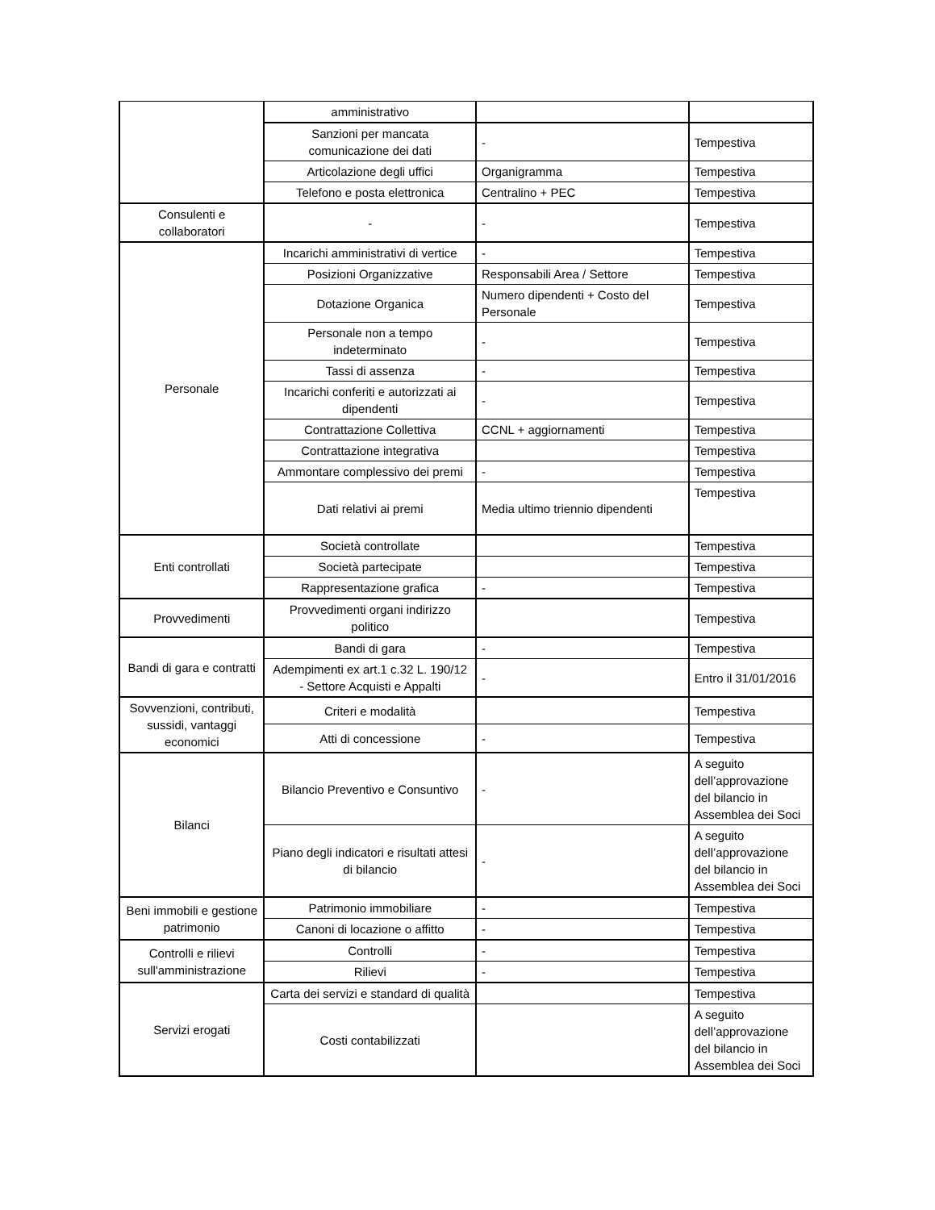| | amministrativo | | |
| | Sanzioni per mancata comunicazione dei dati | - | Tempestiva |
| | Articolazione degli uffici | Organigramma | Tempestiva |
| | Telefono e posta elettronica | Centralino + PEC | Tempestiva |
| Consulenti e collaboratori | - | - | Tempestiva |
| Personale | Incarichi amministrativi di vertice | - | Tempestiva |
| | Posizioni Organizzative | Responsabili Area / Settore | Tempestiva |
| | Dotazione Organica | Numero dipendenti + Costo del Personale | Tempestiva |
| | Personale non a tempo indeterminato | - | Tempestiva |
| | Tassi di assenza | - | Tempestiva |
| | Incarichi conferiti e autorizzati ai dipendenti | - | Tempestiva |
| | Contrattazione Collettiva | CCNL + aggiornamenti | Tempestiva |
| | Contrattazione integrativa | | Tempestiva |
| | Ammontare complessivo dei premi | - | Tempestiva |
| | Dati relativi ai premi | Media ultimo triennio dipendenti | Tempestiva |
| Enti controllati | Società controllate | | Tempestiva |
| | Società partecipate | | Tempestiva |
| | Rappresentazione grafica | - | Tempestiva |
| Provvedimenti | Provvedimenti organi indirizzo politico | | Tempestiva |
| Bandi di gara e contratti | Bandi di gara | - | Tempestiva |
| | Adempimenti ex art.1 c.32 L. 190/12 - Settore Acquisti e Appalti | - | Entro il 31/01/2016 |
| Sovvenzioni, contributi, sussidi, vantaggi economici | Criteri e modalità | | Tempestiva |
| | Atti di concessione | - | Tempestiva |
| Bilanci | Bilancio Preventivo e Consuntivo | - | A seguito dell’approvazione del bilancio in Assemblea dei Soci |
| | Piano degli indicatori e risultati attesi di bilancio | - | A seguito dell’approvazione del bilancio in Assemblea dei Soci |
| Beni immobili e gestione patrimonio | Patrimonio immobiliare | - | Tempestiva |
| | Canoni di locazione o affitto | - | Tempestiva |
| Controlli e rilievi sull'amministrazione | Controlli | - | Tempestiva |
| | Rilievi | - | Tempestiva |
| Servizi erogati | Carta dei servizi e standard di qualità | | Tempestiva |
| | Costi contabilizzati | | A seguito dell’approvazione del bilancio in Assemblea dei Soci |